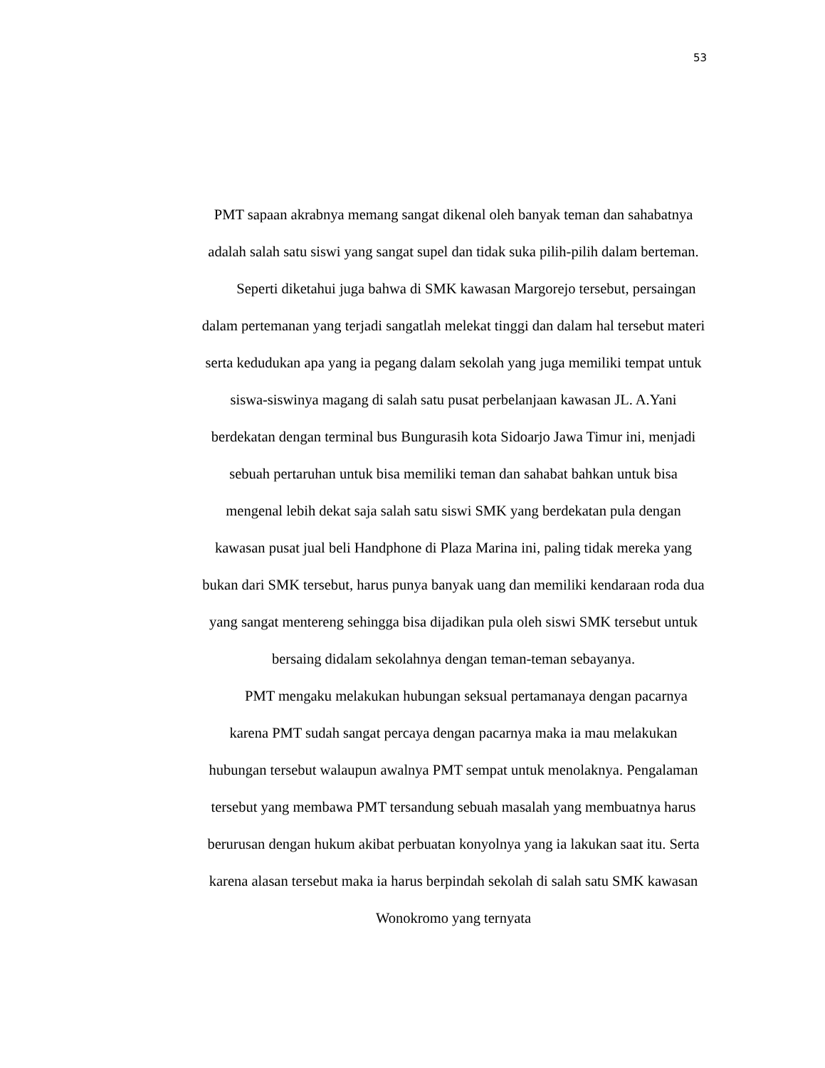53
PMT sapaan akrabnya memang sangat dikenal oleh banyak teman dan sahabatnya adalah salah satu siswi yang sangat supel dan tidak suka pilih-pilih dalam berteman.
Seperti diketahui juga bahwa di SMK kawasan Margorejo tersebut, persaingan dalam pertemanan yang terjadi sangatlah melekat tinggi dan dalam hal tersebut materi serta kedudukan apa yang ia pegang dalam sekolah yang juga memiliki tempat untuk siswa-siswinya magang di salah satu pusat perbelanjaan kawasan JL. A.Yani berdekatan dengan terminal bus Bungurasih kota Sidoarjo Jawa Timur ini, menjadi sebuah pertaruhan untuk bisa memiliki teman dan sahabat bahkan untuk bisa mengenal lebih dekat saja salah satu siswi SMK yang berdekatan pula dengan kawasan pusat jual beli Handphone di Plaza Marina ini, paling tidak mereka yang bukan dari SMK tersebut, harus punya banyak uang dan memiliki kendaraan roda dua yang sangat mentereng sehingga bisa dijadikan pula oleh siswi SMK tersebut untuk bersaing didalam sekolahnya dengan teman-teman sebayanya.
PMT mengaku melakukan hubungan seksual pertamanaya dengan pacarnya karena PMT sudah sangat percaya dengan pacarnya maka ia mau melakukan hubungan tersebut walaupun awalnya PMT sempat untuk menolaknya. Pengalaman tersebut yang membawa PMT tersandung sebuah masalah yang membuatnya harus berurusan dengan hukum akibat perbuatan konyolnya yang ia lakukan saat itu. Serta karena alasan tersebut maka ia harus berpindah sekolah di salah satu SMK kawasan Wonokromo yang ternyata